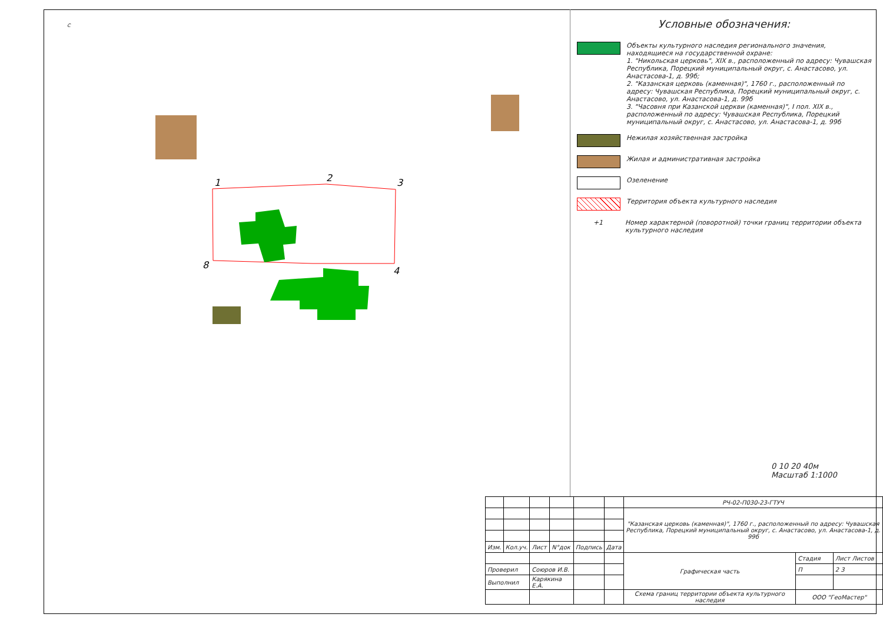1
2
3
4
8
С
Условные обозначения:
Объекты культурного наследия регионального значения, находящиеся на государственной охране:
1. "Никольская церковь", XIX в., расположенный по адресу: Чувашская Республика, Порецкий муниципальный округ, с. Анастасово, ул. Анастасова-1, д. 99б;
2. "Казанская церковь (каменная)", 1760 г., расположенный по адресу: Чувашская Республика, Порецкий муниципальный округ, с. Анастасово, ул. Анастасова-1, д. 99б
3. "Часовня при Казанской церкви (каменная)", I пол. XIX в., расположенный по адресу: Чувашская Республика, Порецкий муниципальный округ, с. Анастасово, ул. Анастасова-1, д. 99б
Нежилая хозяйственная застройка
Жилая и административная застройка
Озеленение
Территория объекта культурного наследия
+1 Номер характерной (поворотной) точки границ территории объекта культурного наследия
0 10 20 40м
Масштаб 1:1000
| | | | | | | РЧ-02-П030-23-ГТУЧ | | |
| | | | | | | "Казанская церковь (каменная)", 1760 г., расположенный по адресу: Чувашская Республика, Порецкий муниципальный округ, с. Анастасово, ул. Анастасова-1, д. 99б | | |
| Изм. | Кол.уч. | Лист | N°док | Подпись | Дата | | | |
| | | | | | | Графическая часть | Стадия | Лист Листов |
| Проверил | | Союров И.В. | | | | | П | 2 3 |
| Выполнил | | Карякина Е.А. | | | | | | |
| | | | | | | Схема границ территории объекта культурного наследия | ООО "ГеоМастер" | |